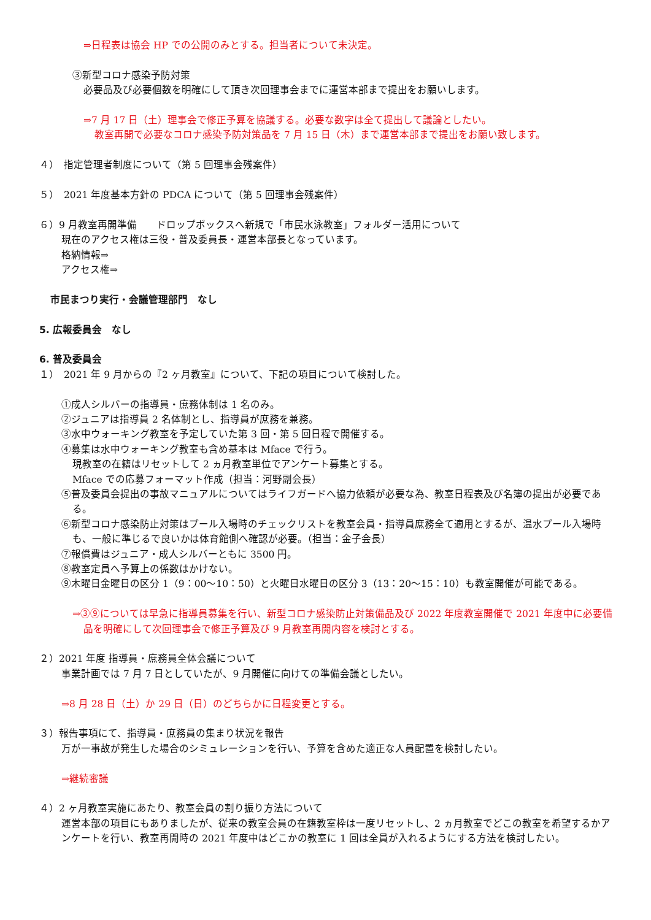⇒日程表は協会 HP での公開のみとする。担当者について未決定。
③新型コロナ感染予防対策
必要品及び必要個数を明確にして頂き次回理事会までに運営本部まで提出をお願いします。
⇒7 月 17 日（土）理事会で修正予算を協議する。必要な数字は全て提出して議論としたい。
教室再開で必要なコロナ感染予防対策品を 7 月 15 日（木）まで運営本部まで提出をお願い致します。
４）　指定管理者制度について（第 5 回理事会残案件）
５）　2021 年度基本方針の PDCA について（第 5 回理事会残案件）
６）9 月教室再開準備　　ドロップボックスへ新規で「市民水泳教室」フォルダー活用について
現在のアクセス権は三役・普及委員長・運営本部長となっています。
格納情報⇒
アクセス権⇒
市民まつり実行・会議管理部門　なし
5. 広報委員会　なし
6. 普及委員会
１）　2021 年 9 月からの『2 ヶ月教室』について、下記の項目について検討した。
①成人シルバーの指導員・庶務体制は 1 名のみ。
②ジュニアは指導員 2 名体制とし、指導員が庶務を兼務。
③水中ウォーキング教室を予定していた第 3 回・第 5 回日程で開催する。
④募集は水中ウォーキング教室も含め基本は Mface で行う。
現教室の在籍はリセットして 2 ヵ月教室単位でアンケート募集とする。
Mface での応募フォーマット作成（担当：河野副会長）
⑤普及委員会提出の事故マニュアルについてはライフガードへ協力依頼が必要な為、教室日程表及び名簿の提出が必要である。
⑥新型コロナ感染防止対策はプール入場時のチェックリストを教室会員・指導員庶務全て適用とするが、温水プール入場時も、一般に準じるで良いかは体育館側へ確認が必要。（担当：金子会長）
⑦報償費はジュニア・成人シルバーともに 3500 円。
⑧教室定員へ予算上の係数はかけない。
⑨木曜日金曜日の区分 1（9：00～10：50）と火曜日水曜日の区分 3（13：20～15：10）も教室開催が可能である。
⇒③⑨については早急に指導員募集を行い、新型コロナ感染防止対策備品及び 2022 年度教室開催で 2021 年度中に必要備品を明確にして次回理事会で修正予算及び 9 月教室再開内容を検討とする。
２）2021 年度 指導員・庶務員全体会議について
事業計画では 7 月 7 日としていたが、9 月開催に向けての準備会議としたい。
⇒8 月 28 日（土）か 29 日（日）のどちらかに日程変更とする。
３）報告事項にて、指導員・庶務員の集まり状況を報告
万が一事故が発生した場合のシミュレーションを行い、予算を含めた適正な人員配置を検討したい。
⇒継続審議
４）2 ヶ月教室実施にあたり、教室会員の割り振り方法について
運営本部の項目にもありましたが、従来の教室会員の在籍教室枠は一度リセットし、2 ヵ月教室でどこの教室を希望するかアンケートを行い、教室再開時の 2021 年度中はどこかの教室に 1 回は全員が入れるようにする方法を検討したい。